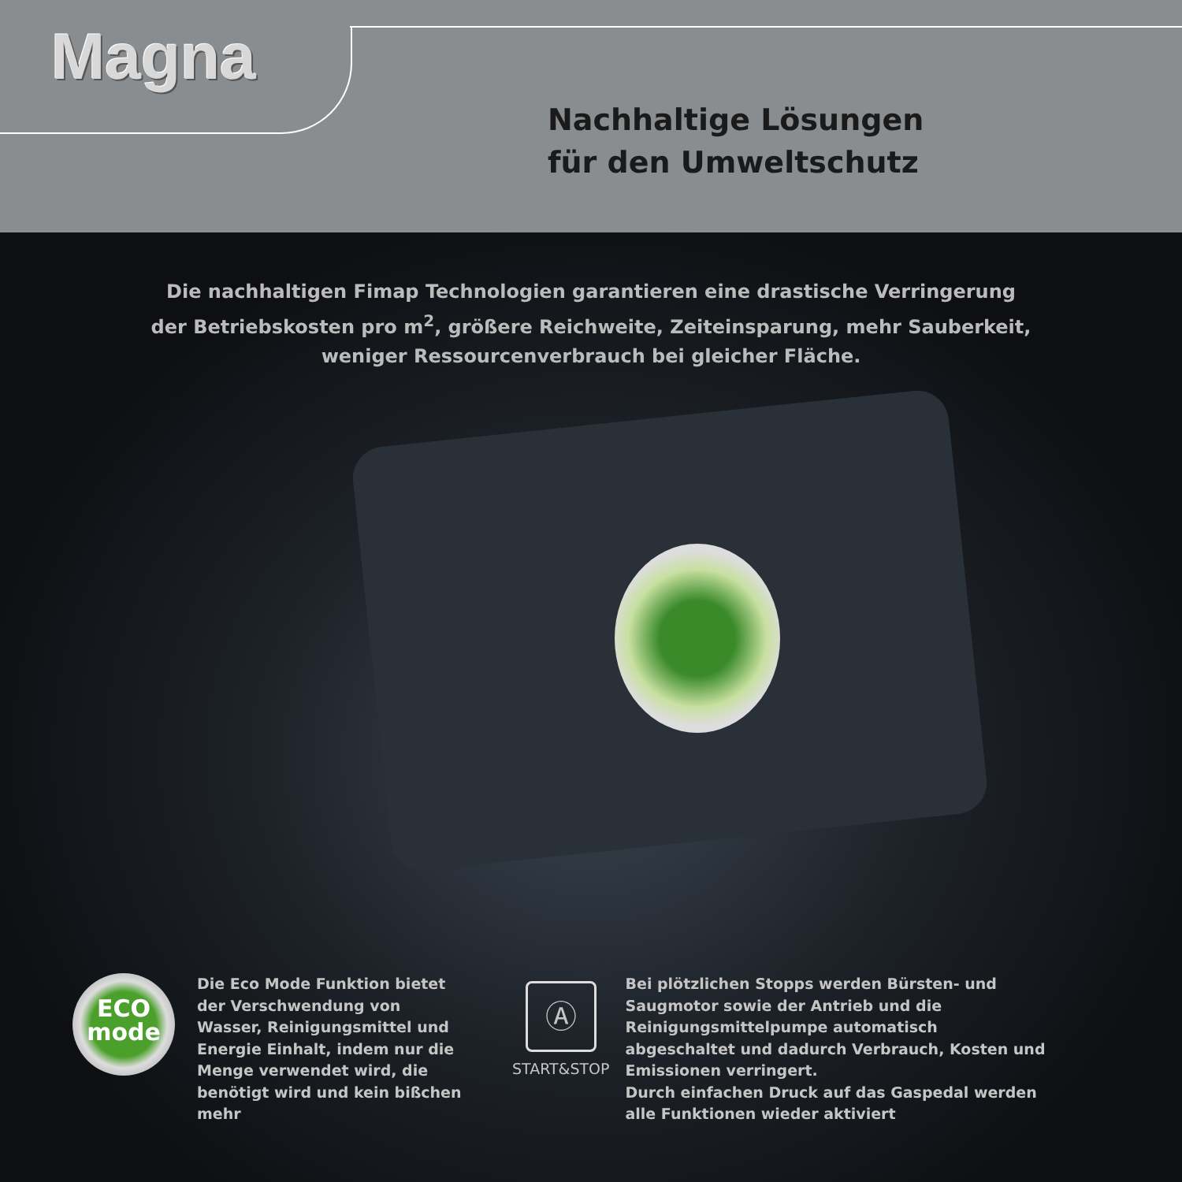Magna
Nachhaltige Lösungen
für den Umweltschutz
Die nachhaltigen Fimap Technologien garantieren eine drastische Verringerung
der Betriebskosten pro m<sup>2</sup>, größere Reichweite, Zeiteinsparung, mehr Sauberkeit,
weniger Ressourcenverbrauch bei gleicher Fläche.
ECO
mode
Die Eco Mode Funktion bietet der Verschwendung von Wasser, Reinigungsmittel und Energie Einhalt, indem nur die Menge verwendet wird, die benötigt wird und kein bißchen mehr
Ⓐ
START&STOP
Bei plötzlichen Stopps werden Bürsten- und Saugmotor sowie der Antrieb und die Reinigungsmittelpumpe automatisch abgeschaltet und dadurch Verbrauch, Kosten und Emissionen verringert.
Durch einfachen Druck auf das Gaspedal werden alle Funktionen wieder aktiviert